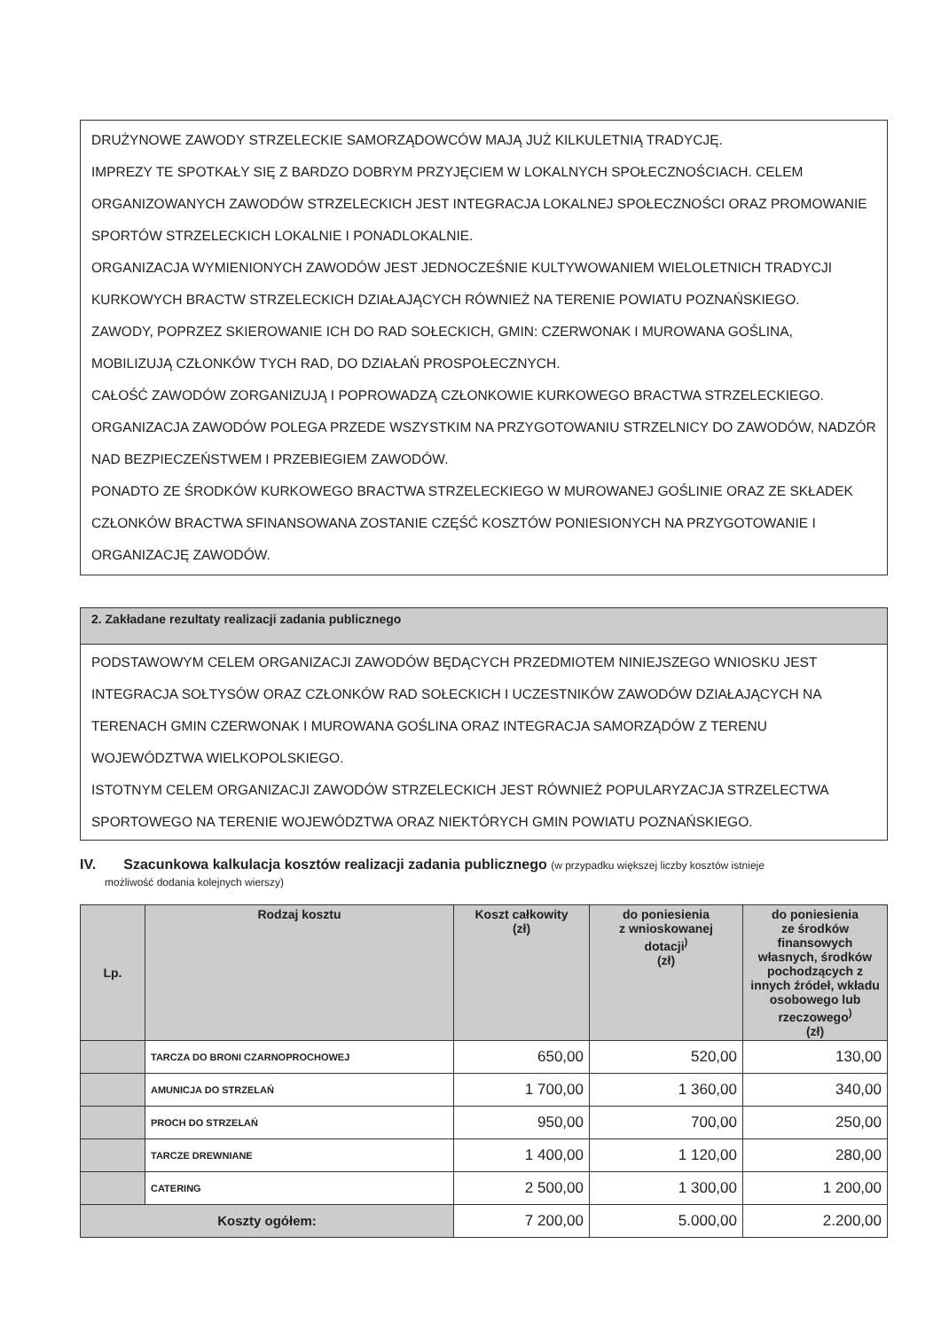DRUŻYNOWE ZAWODY STRZELECKIE SAMORZĄDOWCÓW MAJĄ JUŻ KILKULETNIĄ TRADYCJĘ.
IMPREZY TE SPOTKAŁY SIĘ Z BARDZO DOBRYM PRZYJĘCIEM W LOKALNYCH SPOŁECZNOŚCIACH. CELEM ORGANIZOWANYCH ZAWODÓW STRZELECKICH JEST INTEGRACJA LOKALNEJ SPOŁECZNOŚCI ORAZ PROMOWANIE SPORTÓW STRZELECKICH LOKALNIE I PONADLOKALNIE.
ORGANIZACJA WYMIENIONYCH ZAWODÓW JEST JEDNOCZEŚNIE KULTYWOWANIEM WIELOLETNICH TRADYCJI KURKOWYCH BRACTW STRZELECKICH DZIAŁAJĄCYCH RÓWNIEŻ NA TERENIE POWIATU POZNAŃSKIEGO.
ZAWODY, POPRZEZ SKIEROWANIE ICH DO RAD SOŁECKICH, GMIN: CZERWONAK I MUROWANA GOŚLINA, MOBILIZUJĄ CZŁONKÓW TYCH RAD, DO DZIAŁAŃ PROSPOŁECZNYCH.
CAŁOŚĆ ZAWODÓW ZORGANIZUJĄ I POPROWADZĄ CZŁONKOWIE KURKOWEGO BRACTWA STRZELECKIEGO.
ORGANIZACJA ZAWODÓW POLEGA PRZEDE WSZYSTKIM NA PRZYGOTOWANIU STRZELNICY DO ZAWODÓW, NADZÓR NAD BEZPIECZEŃSTWEM I PRZEBIEGIEM ZAWODÓW.
PONADTO ZE ŚRODKÓW KURKOWEGO BRACTWA STRZELECKIEGO W MUROWANEJ GOŚLINIE ORAZ ZE SKŁADEK CZŁONKÓW BRACTWA SFINANSOWANA ZOSTANIE CZĘŚĆ KOSZTÓW PONIESIONYCH NA PRZYGOTOWANIE I ORGANIZACJĘ ZAWODÓW.
2. Zakładane rezultaty realizacji zadania publicznego
PODSTAWOWYM CELEM ORGANIZACJI ZAWODÓW BĘDĄCYCH PRZEDMIOTEM NINIEJSZEGO WNIOSKU JEST INTEGRACJA SOŁTYSÓW ORAZ CZŁONKÓW RAD SOŁECKICH I UCZESTNIKÓW ZAWODÓW DZIAŁAJĄCYCH NA TERENACH GMIN CZERWONAK I MUROWANA GOŚLINA ORAZ INTEGRACJA SAMORZĄDÓW Z TERENU WOJEWÓDZTWA WIELKOPOLSKIEGO.
ISTOTNYM CELEM ORGANIZACJI ZAWODÓW STRZELECKICH JEST RÓWNIEŻ POPULARYZACJA STRZELECTWA SPORTOWEGO NA TERENIE WOJEWÓDZTWA ORAZ NIEKTÓRYCH GMIN POWIATU POZNAŃSKIEGO.
IV. Szacunkowa kalkulacja kosztów realizacji zadania publicznego (w przypadku większej liczby kosztów istnieje
możliwość dodania kolejnych wierszy)
| Lp. | Rodzaj kosztu | Koszt całkowity (zł) | do poniesienia z wnioskowanej dotacji<sup>)</sup> (zł) | do poniesienia ze środków finansowych własnych, środków pochodzących z innych źródeł, wkładu osobowego lub rzeczowego<sup>)</sup> (zł) |
| --- | --- | --- | --- | --- |
| | TARCZA DO BRONI CZARNOPROCHOWEJ | 650,00 | 520,00 | 130,00 |
| | AMUNICJA DO STRZELAŃ | 1 700,00 | 1 360,00 | 340,00 |
| | PROCH DO STRZELAŃ | 950,00 | 700,00 | 250,00 |
| | TARCZE DREWNIANE | 1 400,00 | 1 120,00 | 280,00 |
| | CATERING | 2 500,00 | 1 300,00 | 1 200,00 |
| Koszty ogółem: | | 7 200,00 | 5.000,00 | 2.200,00 |